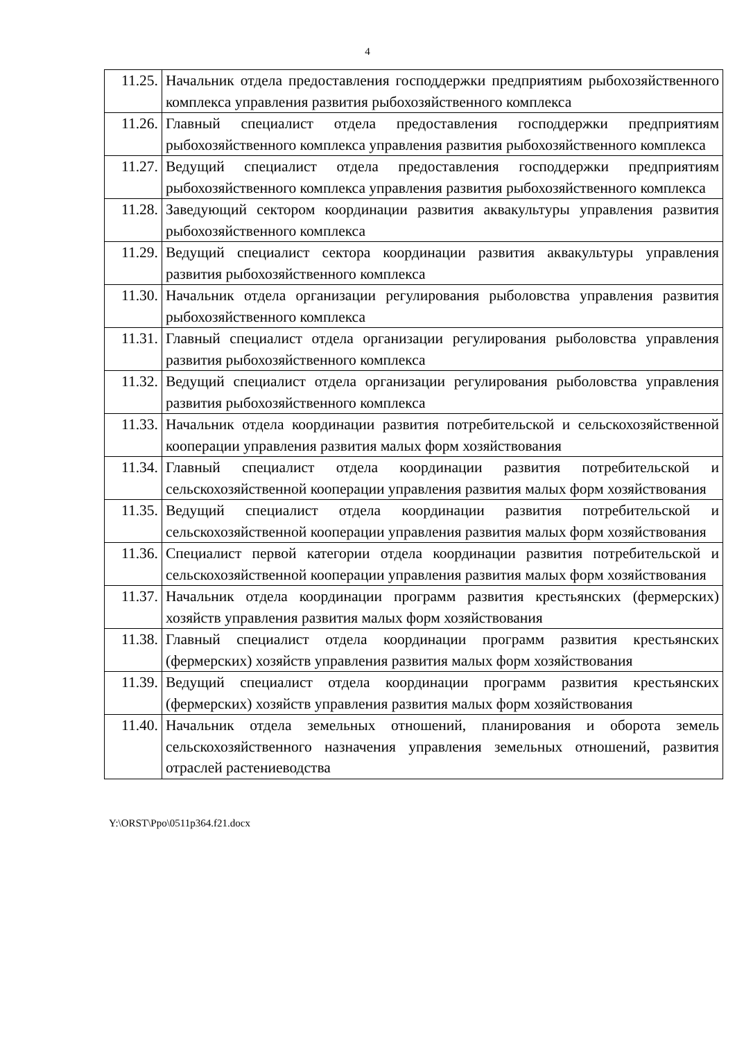4
| 11.25. | Начальник отдела предоставления господдержки предприятиям рыбохозяйственного комплекса управления развития рыбохозяйственного комплекса |
| 11.26. | Главный специалист отдела предоставления господдержки предприятиям рыбохозяйственного комплекса управления развития рыбохозяйственного комплекса |
| 11.27. | Ведущий специалист отдела предоставления господдержки предприятиям рыбохозяйственного комплекса управления развития рыбохозяйственного комплекса |
| 11.28. | Заведующий сектором координации развития аквакультуры управления развития рыбохозяйственного комплекса |
| 11.29. | Ведущий специалист сектора координации развития аквакультуры управления развития рыбохозяйственного комплекса |
| 11.30. | Начальник отдела организации регулирования рыболовства управления развития рыбохозяйственного комплекса |
| 11.31. | Главный специалист отдела организации регулирования рыболовства управления развития рыбохозяйственного комплекса |
| 11.32. | Ведущий специалист отдела организации регулирования рыболовства управления развития рыбохозяйственного комплекса |
| 11.33. | Начальник отдела координации развития потребительской и сельскохозяйственной кооперации управления развития малых форм хозяйствования |
| 11.34. | Главный специалист отдела координации развития потребительской и сельскохозяйственной кооперации управления развития малых форм хозяйствования |
| 11.35. | Ведущий специалист отдела координации развития потребительской и сельскохозяйственной кооперации управления развития малых форм хозяйствования |
| 11.36. | Специалист первой категории отдела координации развития потребительской и сельскохозяйственной кооперации управления развития малых форм хозяйствования |
| 11.37. | Начальник отдела координации программ развития крестьянских (фермерских) хозяйств управления развития малых форм хозяйствования |
| 11.38. | Главный специалист отдела координации программ развития крестьянских (фермерских) хозяйств управления развития малых форм хозяйствования |
| 11.39. | Ведущий специалист отдела координации программ развития крестьянских (фермерских) хозяйств управления развития малых форм хозяйствования |
| 11.40. | Начальник отдела земельных отношений, планирования и оборота земель сельскохозяйственного назначения управления земельных отношений, развития отраслей растениеводства |
Y:\ORST\Ppo\0511p364.f21.docx